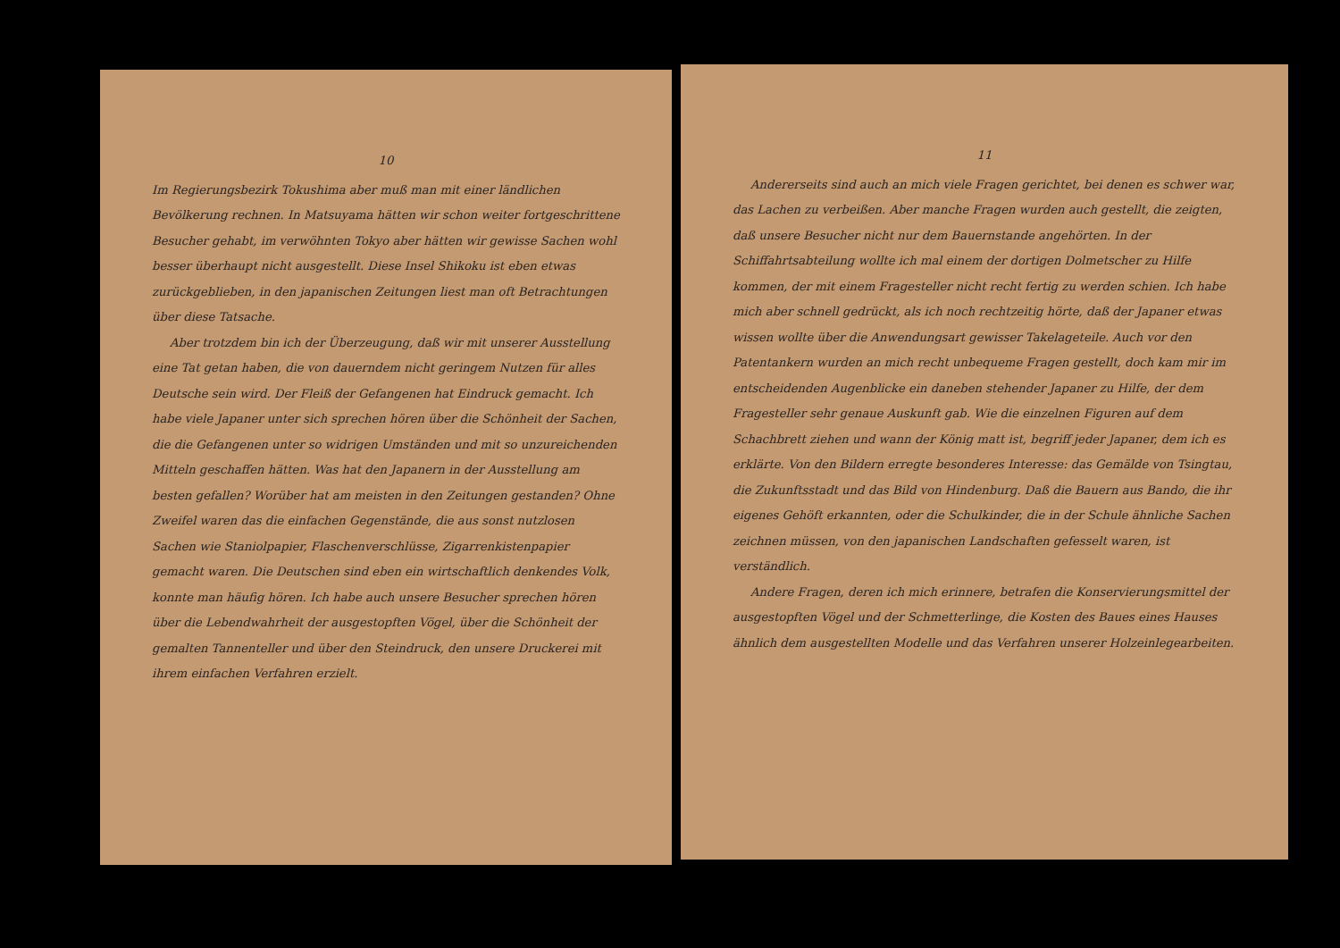10
Im Regierungsbezirk Tokushima aber muß man mit einer ländlichen Bevölkerung rechnen. In Matsuyama hätten wir schon weiter fortgeschrittene Besucher gehabt, im verwöhnten Tokyo aber hätten wir gewisse Sachen wohl besser überhaupt nicht ausgestellt. Diese Insel Shikoku ist eben etwas zurückgeblieben, in den japanischen Zeitungen liest man oft Betrachtungen über diese Tatsache.
Aber trotzdem bin ich der Überzeugung, daß wir mit unserer Ausstellung eine Tat getan haben, die von dauerndem nicht geringem Nutzen für alles Deutsche sein wird. Der Fleiß der Gefangenen hat Eindruck gemacht. Ich habe viele Japaner unter sich sprechen hören über die Schönheit der Sachen, die die Gefangenen unter so widrigen Umständen und mit so unzureichenden Mitteln geschaffen hätten. Was hat den Japanern in der Ausstellung am besten gefallen? Worüber hat am meisten in den Zeitungen gestanden? Ohne Zweifel waren das die einfachen Gegenstände, die aus sonst nutzlosen Sachen wie Staniolpapier, Flaschenverschlüsse, Zigarrenkistenpapier gemacht waren. Die Deutschen sind eben ein wirtschaftlich denkendes Volk, konnte man häufig hören. Ich habe auch unsere Besucher sprechen hören über die Lebendwahrheit der ausgestopften Vögel, über die Schönheit der gemalten Tannenteller und über den Steindruck, den unsere Druckerei mit ihrem einfachen Verfahren erzielt.
11
Andererseits sind auch an mich viele Fragen gerichtet, bei denen es schwer war, das Lachen zu verbeißen. Aber manche Fragen wurden auch gestellt, die zeigten, daß unsere Besucher nicht nur dem Bauernstande angehörten. In der Schiffahrtsabteilung wollte ich mal einem der dortigen Dolmetscher zu Hilfe kommen, der mit einem Fragesteller nicht recht fertig zu werden schien. Ich habe mich aber schnell gedrückt, als ich noch rechtzeitig hörte, daß der Japaner etwas wissen wollte über die Anwendungsart gewisser Takelageteile. Auch vor den Patentankern wurden an mich recht unbequeme Fragen gestellt, doch kam mir im entscheidenden Augenblicke ein daneben stehender Japaner zu Hilfe, der dem Fragesteller sehr genaue Auskunft gab. Wie die einzelnen Figuren auf dem Schachbrett ziehen und wann der König matt ist, begriff jeder Japaner, dem ich es erklärte. Von den Bildern erregte besonderes Interesse: das Gemälde von Tsingtau, die Zukunftsstadt und das Bild von Hindenburg. Daß die Bauern aus Bando, die ihr eigenes Gehöft erkannten, oder die Schulkinder, die in der Schule ähnliche Sachen zeichnen müssen, von den japanischen Landschaften gefesselt waren, ist verständlich.
Andere Fragen, deren ich mich erinnere, betrafen die Konservierungsmittel der ausgestopften Vögel und der Schmetterlinge, die Kosten des Baues eines Hauses ähnlich dem ausgestellten Modelle und das Verfahren unserer Holzeinlegearbeiten.